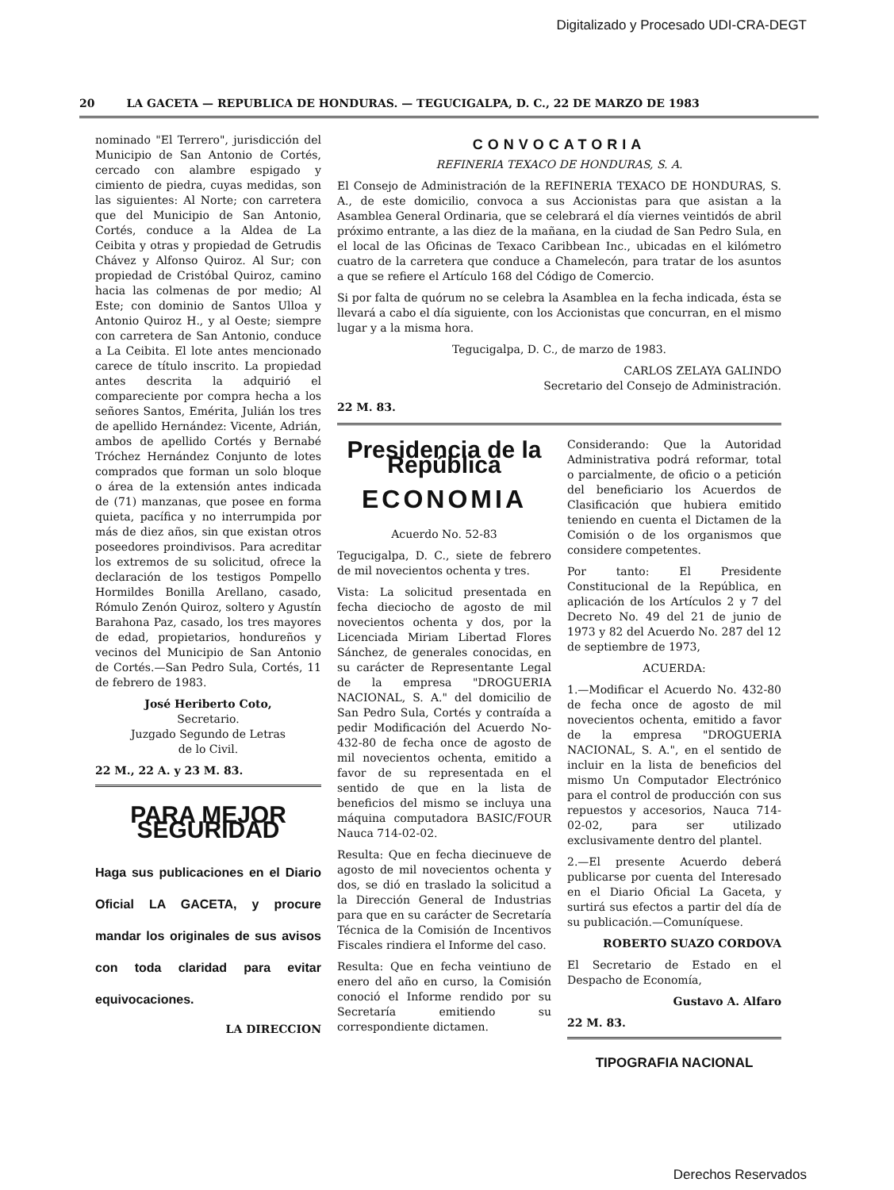Digitalizado y Procesado UDI-CRA-DEGT
20 LA GACETA — REPUBLICA DE HONDURAS. — TEGUCIGALPA, D. C., 22 DE MARZO DE 1983
nominado "El Terrero", jurisdicción del Municipio de San Antonio de Cortés, cercado con alambre espigado y cimiento de piedra, cuyas medidas, son las siguientes: Al Norte; con carretera que del Municipio de San Antonio, Cortés, conduce a la Aldea de La Ceibita y otras y propiedad de Getrudis Chávez y Alfonso Quiroz. Al Sur; con propiedad de Cristóbal Quiroz, camino hacia las colmenas de por medio; Al Este; con dominio de Santos Ulloa y Antonio Quiroz H., y al Oeste; siempre con carretera de San Antonio, conduce a La Ceibita. El lote antes mencionado carece de título inscrito. La propiedad antes descrita la adquirió el compareciente por compra hecha a los señores Santos, Emérita, Julián los tres de apellido Hernández: Vicente, Adrián, ambos de apellido Cortés y Bernabé Tróchez Hernández Conjunto de lotes comprados que forman un solo bloque o área de la extensión antes indicada de (71) manzanas, que posee en forma quieta, pacífica y no interrumpida por más de diez años, sin que existan otros poseedores proindivisos. Para acreditar los extremos de su solicitud, ofrece la declaración de los testigos Pompello Hormildes Bonilla Arellano, casado, Rómulo Zenón Quiroz, soltero y Agustín Barahona Paz, casado, los tres mayores de edad, propietarios, hondureños y vecinos del Municipio de San Antonio de Cortés.—San Pedro Sula, Cortés, 11 de febrero de 1983.
José Heriberto Coto,
Secretario.
Juzgado Segundo de Letras
de lo Civil.
22 M., 22 A. y 23 M. 83.
PARA MEJOR SEGURIDAD
Haga sus publicaciones en el Diario Oficial LA GACETA, y procure mandar los originales de sus avisos con toda claridad para evitar equivocaciones.
LA DIRECCION
CONVOCATORIA
REFINERIA TEXACO DE HONDURAS, S. A.
El Consejo de Administración de la REFINERIA TEXACO DE HONDURAS, S. A., de este domicilio, convoca a sus Accionistas para que asistan a la Asamblea General Ordinaria, que se celebrará el día viernes veintidós de abril próximo entrante, a las diez de la mañana, en la ciudad de San Pedro Sula, en el local de las Oficinas de Texaco Caribbean Inc., ubicadas en el kilómetro cuatro de la carretera que conduce a Chamelecón, para tratar de los asuntos a que se refiere el Artículo 168 del Código de Comercio.
Si por falta de quórum no se celebra la Asamblea en la fecha indicada, ésta se llevará a cabo el día siguiente, con los Accionistas que concurran, en el mismo lugar y a la misma hora.
Tegucigalpa, D. C., de marzo de 1983.
CARLOS ZELAYA GALINDO
Secretario del Consejo de Administración.
22 M. 83.
Presidencia de la República
ECONOMIA
Acuerdo No. 52-83
Tegucigalpa, D. C., siete de febrero de mil novecientos ochenta y tres.
Vista: La solicitud presentada en fecha dieciocho de agosto de mil novecientos ochenta y dos, por la Licenciada Miriam Libertad Flores Sánchez, de generales conocidas, en su carácter de Representante Legal de la empresa "DROGUERIA NACIONAL, S. A." del domicilio de San Pedro Sula, Cortés y contraída a pedir Modificación del Acuerdo No- 432-80 de fecha once de agosto de mil novecientos ochenta, emitido a favor de su representada en el sentido de que en la lista de beneficios del mismo se incluya una máquina computadora BASIC/FOUR Nauca 714-02-02.
Resulta: Que en fecha diecinueve de agosto de mil novecientos ochenta y dos, se dió en traslado la solicitud a la Dirección General de Industrias para que en su carácter de Secretaría Técnica de la Comisión de Incentivos Fiscales rindiera el Informe del caso.
Resulta: Que en fecha veintiuno de enero del año en curso, la Comisión conoció el Informe rendido por su Secretaría emitiendo su correspondiente dictamen.
Considerando: Que la Autoridad Administrativa podrá reformar, total o parcialmente, de oficio o a petición del beneficiario los Acuerdos de Clasificación que hubiera emitido teniendo en cuenta el Dictamen de la Comisión o de los organismos que considere competentes.
Por tanto: El Presidente Constitucional de la República, en aplicación de los Artículos 2 y 7 del Decreto No. 49 del 21 de junio de 1973 y 82 del Acuerdo No. 287 del 12 de septiembre de 1973,
ACUERDA:
1.—Modificar el Acuerdo No. 432-80 de fecha once de agosto de mil novecientos ochenta, emitido a favor de la empresa "DROGUERIA NACIONAL, S. A.", en el sentido de incluir en la lista de beneficios del mismo Un Computador Electrónico para el control de producción con sus repuestos y accesorios, Nauca 714-02-02, para ser utilizado exclusivamente dentro del plantel.
2.—El presente Acuerdo deberá publicarse por cuenta del Interesado en el Diario Oficial La Gaceta, y surtirá sus efectos a partir del día de su publicación.—Comuníquese.
ROBERTO SUAZO CORDOVA
El Secretario de Estado en el Despacho de Economía,
Gustavo A. Alfaro
22 M. 83.
TIPOGRAFIA NACIONAL
Derechos Reservados